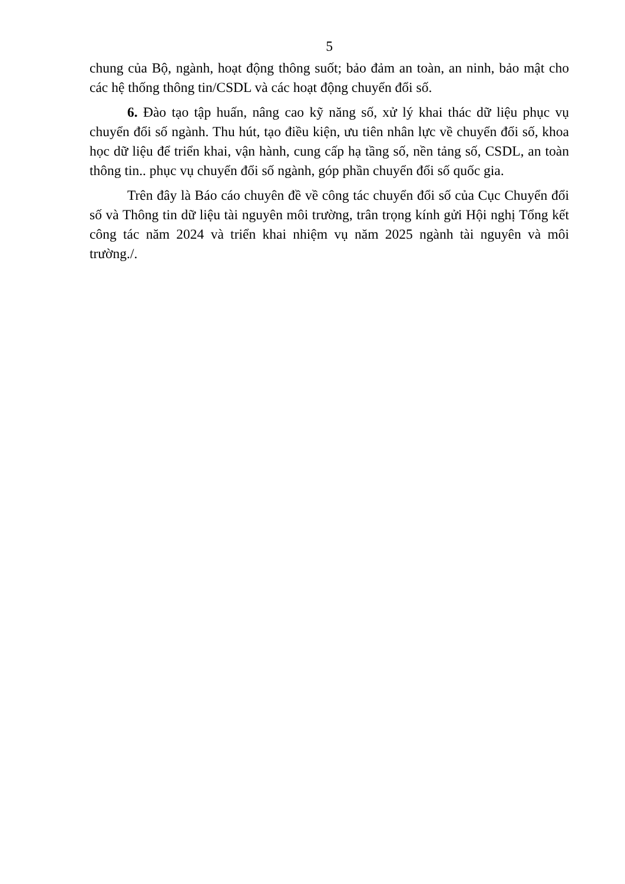5
chung của Bộ, ngành, hoạt động thông suốt; bảo đảm an toàn, an ninh, bảo mật cho các hệ thống thông tin/CSDL và các hoạt động chuyển đổi số.
6. Đào tạo tập huấn, nâng cao kỹ năng số, xử lý khai thác dữ liệu phục vụ chuyển đổi số ngành. Thu hút, tạo điều kiện, ưu tiên nhân lực về chuyển đổi số, khoa học dữ liệu để triển khai, vận hành, cung cấp hạ tầng số, nền tảng số, CSDL, an toàn thông tin.. phục vụ chuyển đổi số ngành, góp phần chuyển đổi số quốc gia.
Trên đây là Báo cáo chuyên đề về công tác chuyển đổi số của Cục Chuyển đổi số và Thông tin dữ liệu tài nguyên môi trường, trân trọng kính gửi Hội nghị Tổng kết công tác năm 2024 và triển khai nhiệm vụ năm 2025 ngành tài nguyên và môi trường./.